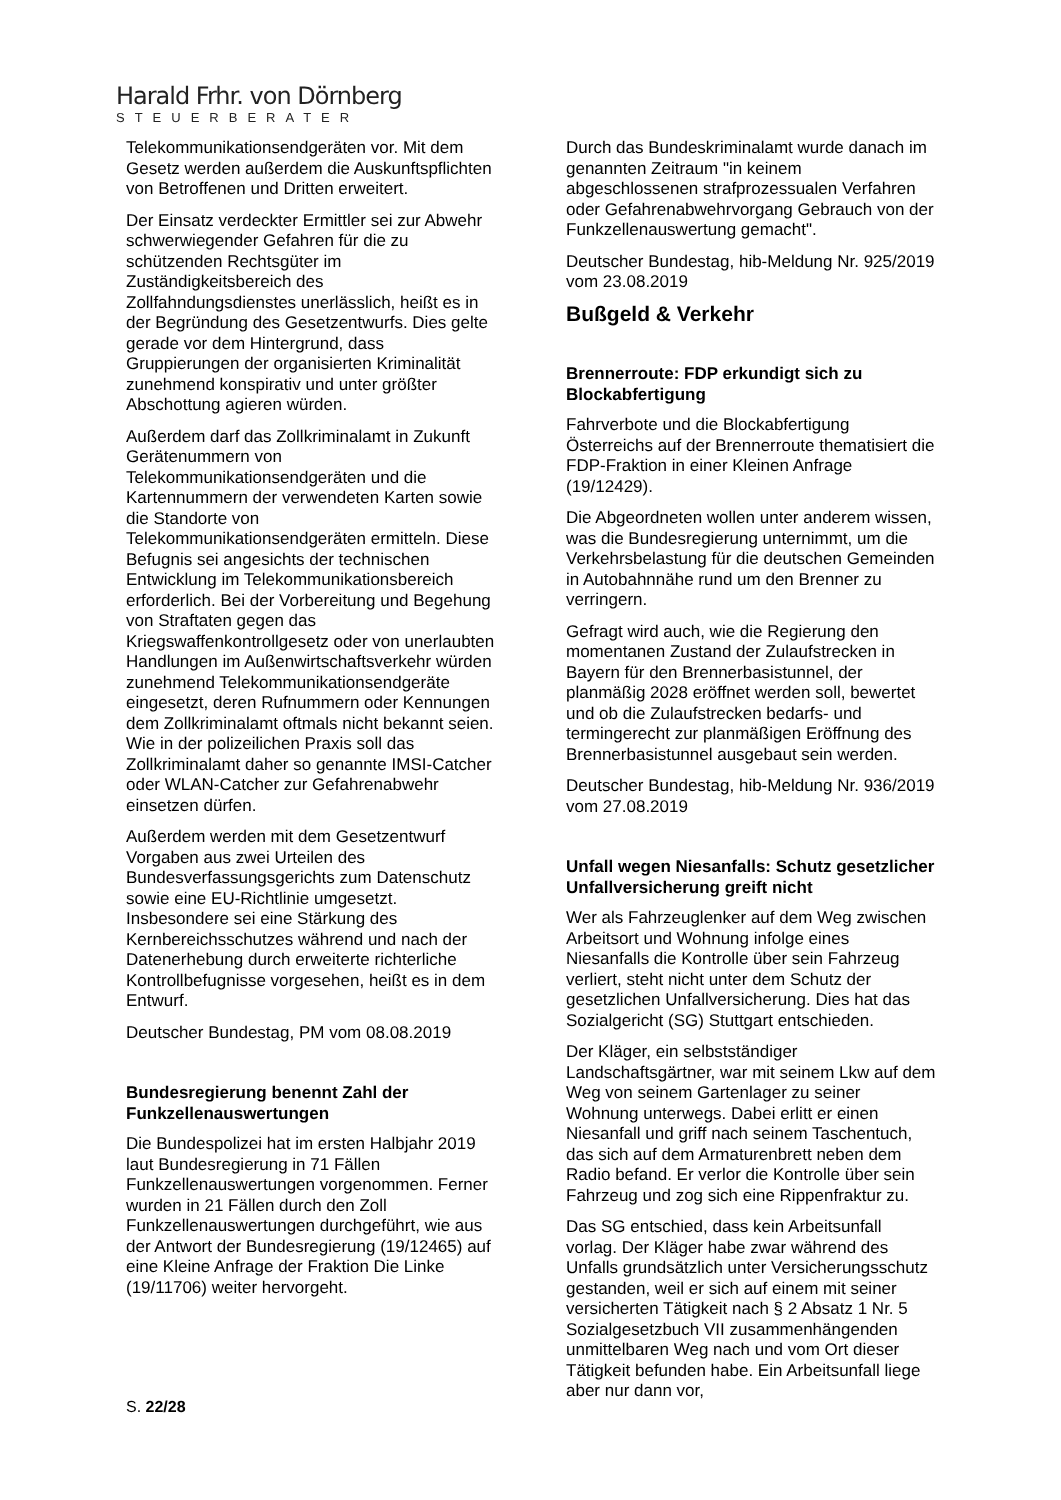Harald Frhr. von Dörnberg
STEUERBERATER
Telekommunikationsendgeräten vor. Mit dem Gesetz werden außerdem die Auskunftspflichten von Betroffenen und Dritten erweitert.
Der Einsatz verdeckter Ermittler sei zur Abwehr schwerwiegender Gefahren für die zu schützenden Rechtsgüter im Zuständigkeitsbereich des Zollfahndungsdienstes unerlässlich, heißt es in der Begründung des Gesetzentwurfs. Dies gelte gerade vor dem Hintergrund, dass Gruppierungen der organisierten Kriminalität zunehmend konspirativ und unter größter Abschottung agieren würden.
Außerdem darf das Zollkriminalamt in Zukunft Gerätenummern von Telekommunikationsendgeräten und die Kartennummern der verwendeten Karten sowie die Standorte von Telekommunikationsendgeräten ermitteln. Diese Befugnis sei angesichts der technischen Entwicklung im Telekommunikationsbereich erforderlich. Bei der Vorbereitung und Begehung von Straftaten gegen das Kriegswaffenkontrollgesetz oder von unerlaubten Handlungen im Außenwirtschaftsverkehr würden zunehmend Telekommunikationsendgeräte eingesetzt, deren Rufnummern oder Kennungen dem Zollkriminalamt oftmals nicht bekannt seien. Wie in der polizeilichen Praxis soll das Zollkriminalamt daher so genannte IMSI-Catcher oder WLAN-Catcher zur Gefahrenabwehr einsetzen dürfen.
Außerdem werden mit dem Gesetzentwurf Vorgaben aus zwei Urteilen des Bundesverfassungsgerichts zum Datenschutz sowie eine EU-Richtlinie umgesetzt. Insbesondere sei eine Stärkung des Kernbereichsschutzes während und nach der Datenerhebung durch erweiterte richterliche Kontrollbefugnisse vorgesehen, heißt es in dem Entwurf.
Deutscher Bundestag, PM vom 08.08.2019
Bundesregierung benennt Zahl der Funkzellenauswertungen
Die Bundespolizei hat im ersten Halbjahr 2019 laut Bundesregierung in 71 Fällen Funkzellenauswertungen vorgenommen. Ferner wurden in 21 Fällen durch den Zoll Funkzellenauswertungen durchgeführt, wie aus der Antwort der Bundesregierung (19/12465) auf eine Kleine Anfrage der Fraktion Die Linke (19/11706) weiter hervorgeht.
Durch das Bundeskriminalamt wurde danach im genannten Zeitraum "in keinem abgeschlossenen strafprozessualen Verfahren oder Gefahrenabwehrvorgang Gebrauch von der Funkzellenauswertung gemacht".
Deutscher Bundestag, hib-Meldung Nr. 925/2019 vom 23.08.2019
Bußgeld & Verkehr
Brennerroute: FDP erkundigt sich zu Blockabfertigung
Fahrverbote und die Blockabfertigung Österreichs auf der Brennerroute thematisiert die FDP-Fraktion in einer Kleinen Anfrage (19/12429).
Die Abgeordneten wollen unter anderem wissen, was die Bundesregierung unternimmt, um die Verkehrsbelastung für die deutschen Gemeinden in Autobahnnähe rund um den Brenner zu verringern.
Gefragt wird auch, wie die Regierung den momentanen Zustand der Zulaufstrecken in Bayern für den Brennerbasistunnel, der planmäßig 2028 eröffnet werden soll, bewertet und ob die Zulaufstrecken bedarfs- und termingerecht zur planmäßigen Eröffnung des Brennerbasistunnel ausgebaut sein werden.
Deutscher Bundestag, hib-Meldung Nr. 936/2019 vom 27.08.2019
Unfall wegen Niesanfalls: Schutz gesetzlicher Unfallversicherung greift nicht
Wer als Fahrzeuglenker auf dem Weg zwischen Arbeitsort und Wohnung infolge eines Niesanfalls die Kontrolle über sein Fahrzeug verliert, steht nicht unter dem Schutz der gesetzlichen Unfallversicherung. Dies hat das Sozialgericht (SG) Stuttgart entschieden.
Der Kläger, ein selbstständiger Landschaftsgärtner, war mit seinem Lkw auf dem Weg von seinem Gartenlager zu seiner Wohnung unterwegs. Dabei erlitt er einen Niesanfall und griff nach seinem Taschentuch, das sich auf dem Armaturenbrett neben dem Radio befand. Er verlor die Kontrolle über sein Fahrzeug und zog sich eine Rippenfraktur zu.
Das SG entschied, dass kein Arbeitsunfall vorlag. Der Kläger habe zwar während des Unfalls grundsätzlich unter Versicherungsschutz gestanden, weil er sich auf einem mit seiner versicherten Tätigkeit nach § 2 Absatz 1 Nr. 5 Sozialgesetzbuch VII zusammenhängenden unmittelbaren Weg nach und vom Ort dieser Tätigkeit befunden habe. Ein Arbeitsunfall liege aber nur dann vor,
S. 22/28